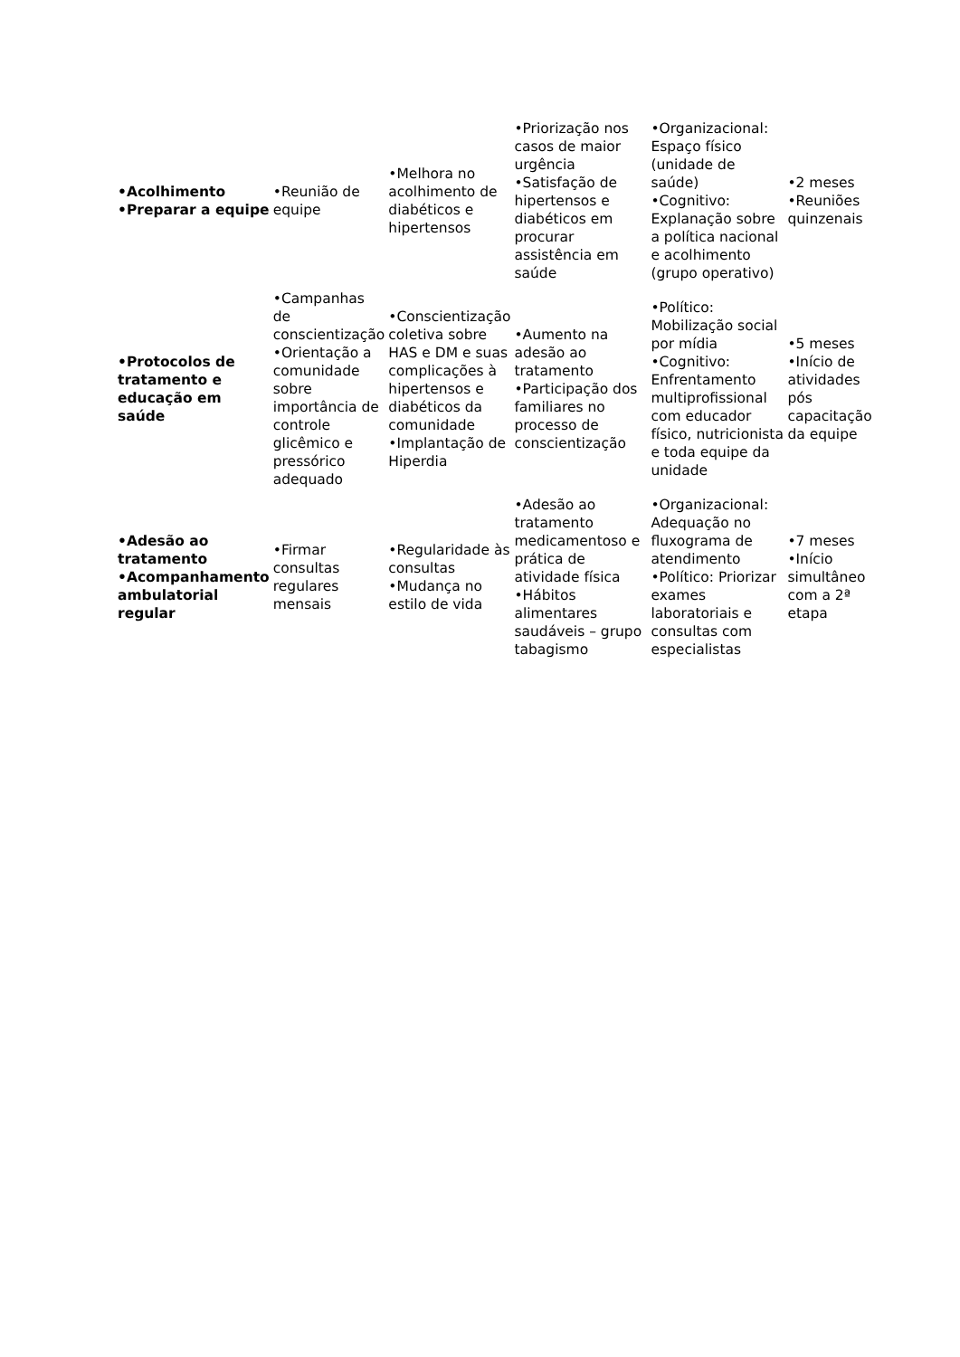| •Acolhimento •Preparar a equipe | •Reunião de equipe | •Melhora no acolhimento de diabéticos e hipertensos | •Priorização nos casos de maior urgência •Satisfação de hipertensos e diabéticos em procurar assistência em saúde | •Organizacional: Espaço físico (unidade de saúde) •Cognitivo: Explanação sobre a política nacional e acolhimento (grupo operativo) | •2 meses •Reuniões quinzenais |
| •Protocolos de tratamento e educação em saúde | •Campanhas de conscientização •Orientação a comunidade sobre importância de controle glicêmico e pressórico adequado | •Conscientização coletiva sobre HAS e DM e suas complicações à hipertensos e diabéticos da comunidade •Implantação de Hiperdia | •Aumento na adesão ao tratamento •Participação dos familiares no processo de conscientização | •Político: Mobilização social por mídia •Cognitivo: Enfrentamento multiprofissional com educador físico, nutricionista e toda equipe da unidade | •5 meses •Início de atividades pós capacitação da equipe |
| •Adesão ao tratamento •Acompanhamento ambulatorial regular | •Firmar consultas regulares mensais | •Regularidade às consultas •Mudança no estilo de vida | •Adesão ao tratamento medicamentoso e prática de atividade física •Hábitos alimentares saudáveis – grupo tabagismo | •Organizacional: Adequação no fluxograma de atendimento •Político: Priorizar exames laboratoriais e consultas com especialistas | •7 meses •Início simultâneo com a 2ª etapa |